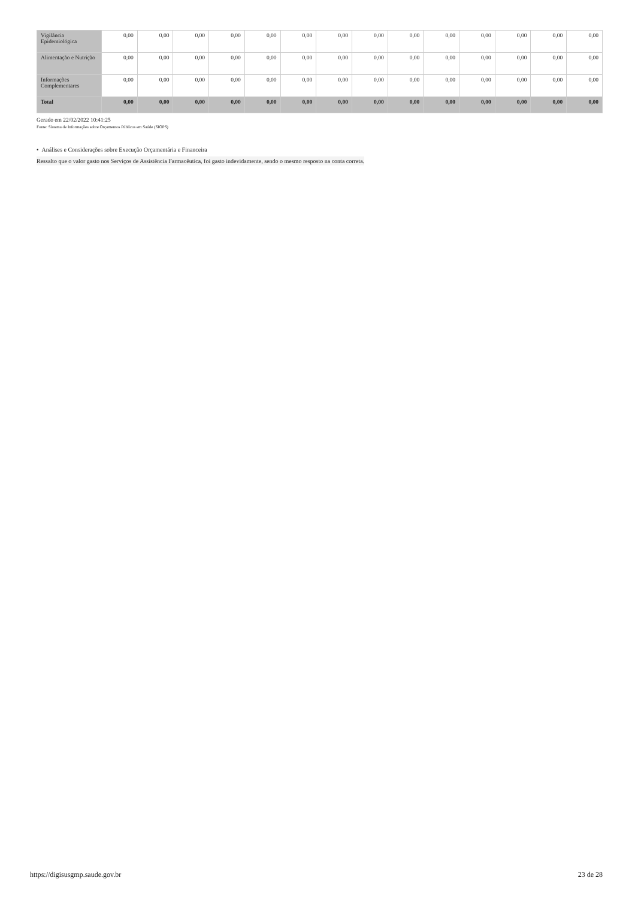| Vigilância Epidemiológica | 0,00 | 0,00 | 0,00 | 0,00 | 0,00 | 0,00 | 0,00 | 0,00 | 0,00 | 0,00 | 0,00 | 0,00 | 0,00 | 0,00 |
| Alimentação e Nutrição | 0,00 | 0,00 | 0,00 | 0,00 | 0,00 | 0,00 | 0,00 | 0,00 | 0,00 | 0,00 | 0,00 | 0,00 | 0,00 | 0,00 |
| Informações Complementares | 0,00 | 0,00 | 0,00 | 0,00 | 0,00 | 0,00 | 0,00 | 0,00 | 0,00 | 0,00 | 0,00 | 0,00 | 0,00 | 0,00 |
| Total | 0,00 | 0,00 | 0,00 | 0,00 | 0,00 | 0,00 | 0,00 | 0,00 | 0,00 | 0,00 | 0,00 | 0,00 | 0,00 | 0,00 |
Gerado em 22/02/2022 10:41:25
Fonte: Sistema de Informações sobre Orçamentos Públicos em Saúde (SIOPS)
• Análises e Considerações sobre Execução Orçamentária e Financeira
Ressalto que o valor gasto nos Serviços de Assistência Farmacêutica, foi gasto indevidamente, sendo o mesmo resposto na conta correta.
https://digisusgmp.saude.gov.br 23 de 28